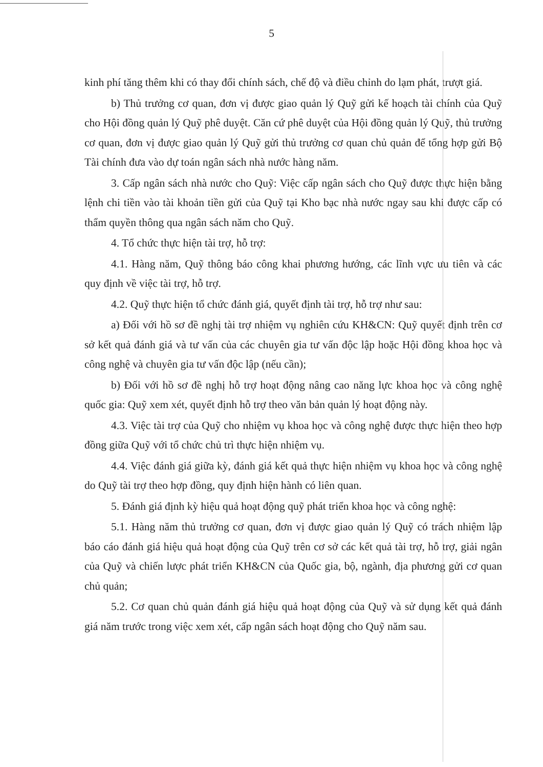5
kinh phí tăng thêm khi có thay đổi chính sách, chế độ và điều chỉnh do lạm phát, trượt giá.
b) Thủ trưởng cơ quan, đơn vị được giao quản lý Quỹ gửi kế hoạch tài chính của Quỹ cho Hội đồng quản lý Quỹ phê duyệt. Căn cứ phê duyệt của Hội đồng quản lý Quỹ, thủ trưởng cơ quan, đơn vị được giao quản lý Quỹ gửi thủ trưởng cơ quan chủ quản để tổng hợp gửi Bộ Tài chính đưa vào dự toán ngân sách nhà nước hàng năm.
3. Cấp ngân sách nhà nước cho Quỹ: Việc cấp ngân sách cho Quỹ được thực hiện bằng lệnh chi tiền vào tài khoản tiền gửi của Quỹ tại Kho bạc nhà nước ngay sau khi được cấp có thẩm quyền thông qua ngân sách năm cho Quỹ.
4. Tổ chức thực hiện tài trợ, hỗ trợ:
4.1. Hàng năm, Quỹ thông báo công khai phương hướng, các lĩnh vực ưu tiên và các quy định về việc tài trợ, hỗ trợ.
4.2. Quỹ thực hiện tổ chức đánh giá, quyết định tài trợ, hỗ trợ như sau:
a) Đối với hồ sơ đề nghị tài trợ nhiệm vụ nghiên cứu KH&CN: Quỹ quyết định trên cơ sở kết quả đánh giá và tư vấn của các chuyên gia tư vấn độc lập hoặc Hội đồng khoa học và công nghệ và chuyên gia tư vấn độc lập (nếu cần);
b) Đối với hồ sơ đề nghị hỗ trợ hoạt động nâng cao năng lực khoa học và công nghệ quốc gia: Quỹ xem xét, quyết định hỗ trợ theo văn bản quản lý hoạt động này.
4.3. Việc tài trợ của Quỹ cho nhiệm vụ khoa học và công nghệ được thực hiện theo hợp đồng giữa Quỹ với tổ chức chủ trì thực hiện nhiệm vụ.
4.4. Việc đánh giá giữa kỳ, đánh giá kết quả thực hiện nhiệm vụ khoa học và công nghệ do Quỹ tài trợ theo hợp đồng, quy định hiện hành có liên quan.
5. Đánh giá định kỳ hiệu quả hoạt động quỹ phát triển khoa học và công nghệ:
5.1. Hàng năm thủ trưởng cơ quan, đơn vị được giao quản lý Quỹ có trách nhiệm lập báo cáo đánh giá hiệu quả hoạt động của Quỹ trên cơ sở các kết quả tài trợ, hỗ trợ, giải ngân của Quỹ và chiến lược phát triển KH&CN của Quốc gia, bộ, ngành, địa phương gửi cơ quan chủ quản;
5.2. Cơ quan chủ quản đánh giá hiệu quả hoạt động của Quỹ và sử dụng kết quả đánh giá năm trước trong việc xem xét, cấp ngân sách hoạt động cho Quỹ năm sau.